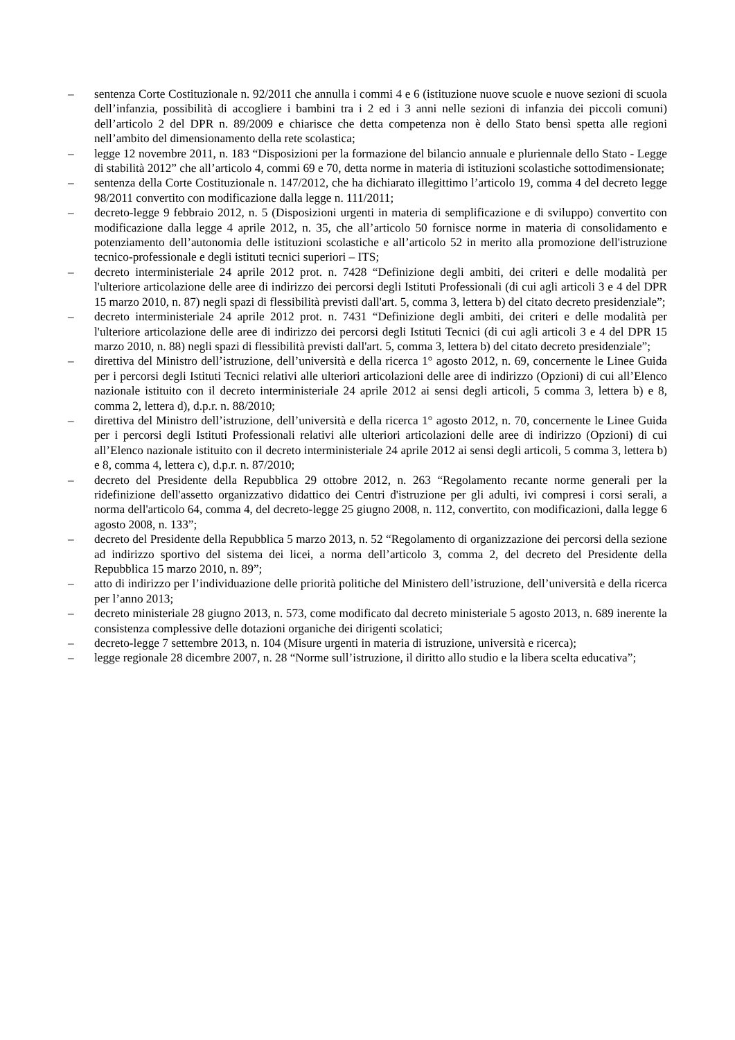– sentenza Corte Costituzionale n. 92/2011 che annulla i commi 4 e 6 (istituzione nuove scuole e nuove sezioni di scuola dell’infanzia, possibilità di accogliere i bambini tra i 2 ed i 3 anni nelle sezioni di infanzia dei piccoli comuni) dell’articolo 2 del DPR n. 89/2009 e chiarisce che detta competenza non è dello Stato bensì spetta alle regioni nell’ambito del dimensionamento della rete scolastica;
– legge 12 novembre 2011, n. 183 “Disposizioni per la formazione del bilancio annuale e pluriennale dello Stato - Legge di stabilità 2012” che all’articolo 4, commi 69 e 70, detta norme in materia di istituzioni scolastiche sottodimensionate;
– sentenza della Corte Costituzionale n. 147/2012, che ha dichiarato illegittimo l’articolo 19, comma 4 del decreto legge 98/2011 convertito con modificazione dalla legge n. 111/2011;
– decreto-legge 9 febbraio 2012, n. 5 (Disposizioni urgenti in materia di semplificazione e di sviluppo) convertito con modificazione dalla legge 4 aprile 2012, n. 35, che all’articolo 50 fornisce norme in materia di consolidamento e potenziamento dell’autonomia delle istituzioni scolastiche e all’articolo 52 in merito alla promozione dell'istruzione tecnico-professionale e degli istituti tecnici superiori – ITS;
– decreto interministeriale 24 aprile 2012 prot. n. 7428 “Definizione degli ambiti, dei criteri e delle modalità per l'ulteriore articolazione delle aree di indirizzo dei percorsi degli Istituti Professionali (di cui agli articoli 3 e 4 del DPR 15 marzo 2010, n. 87) negli spazi di flessibilità previsti dall'art. 5, comma 3, lettera b) del citato decreto presidenziale”;
– decreto interministeriale 24 aprile 2012 prot. n. 7431 “Definizione degli ambiti, dei criteri e delle modalità per l'ulteriore articolazione delle aree di indirizzo dei percorsi degli Istituti Tecnici (di cui agli articoli 3 e 4 del DPR 15 marzo 2010, n. 88) negli spazi di flessibilità previsti dall'art. 5, comma 3, lettera b) del citato decreto presidenziale”;
– direttiva del Ministro dell’istruzione, dell’università e della ricerca 1° agosto 2012, n. 69, concernente le Linee Guida per i percorsi degli Istituti Tecnici relativi alle ulteriori articolazioni delle aree di indirizzo (Opzioni) di cui all’Elenco nazionale istituito con il decreto interministeriale 24 aprile 2012 ai sensi degli articoli, 5 comma 3, lettera b) e 8, comma 2, lettera d), d.p.r. n. 88/2010;
– direttiva del Ministro dell’istruzione, dell’università e della ricerca 1° agosto 2012, n. 70, concernente le Linee Guida per i percorsi degli Istituti Professionali relativi alle ulteriori articolazioni delle aree di indirizzo (Opzioni) di cui all’Elenco nazionale istituito con il decreto interministeriale 24 aprile 2012 ai sensi degli articoli, 5 comma 3, lettera b) e 8, comma 4, lettera c), d.p.r. n. 87/2010;
– decreto del Presidente della Repubblica 29 ottobre 2012, n. 263 “Regolamento recante norme generali per la ridefinizione dell'assetto organizzativo didattico dei Centri d'istruzione per gli adulti, ivi compresi i corsi serali, a norma dell'articolo 64, comma 4, del decreto-legge 25 giugno 2008, n. 112, convertito, con modificazioni, dalla legge 6 agosto 2008, n. 133”;
– decreto del Presidente della Repubblica 5 marzo 2013, n. 52 “Regolamento di organizzazione dei percorsi della sezione ad indirizzo sportivo del sistema dei licei, a norma dell’articolo 3, comma 2, del decreto del Presidente della Repubblica 15 marzo 2010, n. 89”;
– atto di indirizzo per l’individuazione delle priorità politiche del Ministero dell’istruzione, dell’università e della ricerca per l’anno 2013;
– decreto ministeriale 28 giugno 2013, n. 573, come modificato dal decreto ministeriale 5 agosto 2013, n. 689 inerente la consistenza complessive delle dotazioni organiche dei dirigenti scolatici;
– decreto-legge 7 settembre 2013, n. 104 (Misure urgenti in materia di istruzione, università e ricerca);
– legge regionale 28 dicembre 2007, n. 28 “Norme sull’istruzione, il diritto allo studio e la libera scelta educativa”;